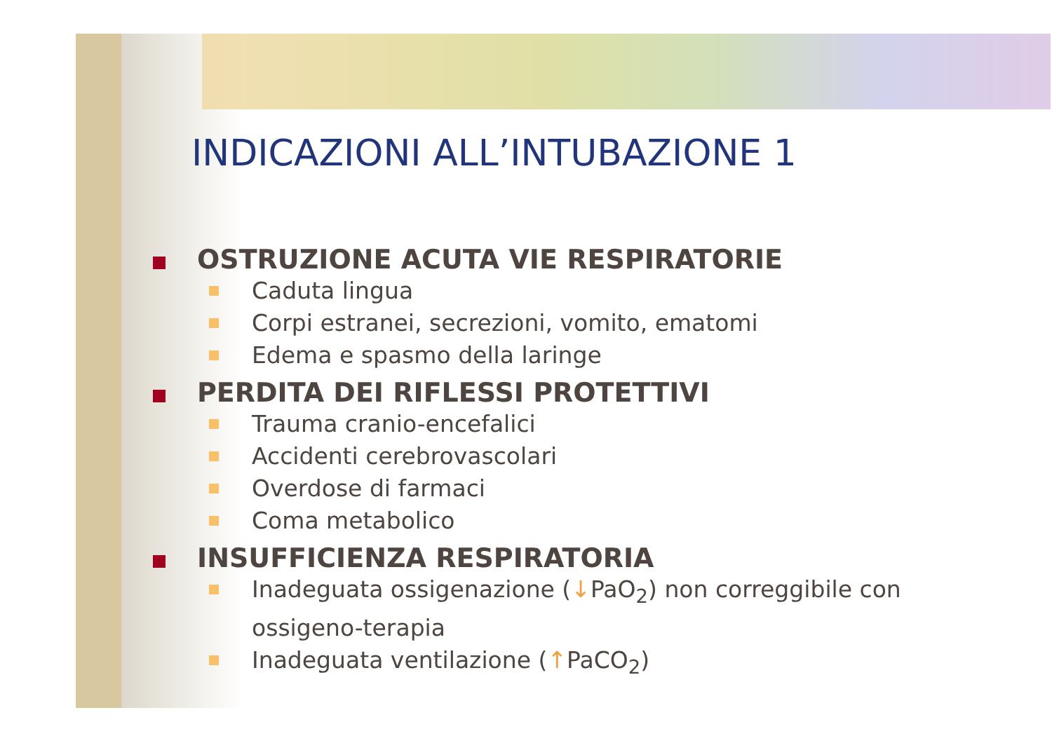INDICAZIONI ALL’INTUBAZIONE 1
OSTRUZIONE ACUTA VIE RESPIRATORIE
Caduta lingua
Corpi estranei, secrezioni, vomito, ematomi
Edema e spasmo della laringe
PERDITA DEI RIFLESSI PROTETTIVI
Trauma cranio-encefalici
Accidenti cerebrovascolari
Overdose di farmaci
Coma metabolico
INSUFFICIENZA RESPIRATORIA
Inadeguata ossigenazione (↓PaO<sub>2</sub>) non correggibile con ossigeno-terapia
Inadeguata ventilazione (↑PaCO<sub>2</sub>)